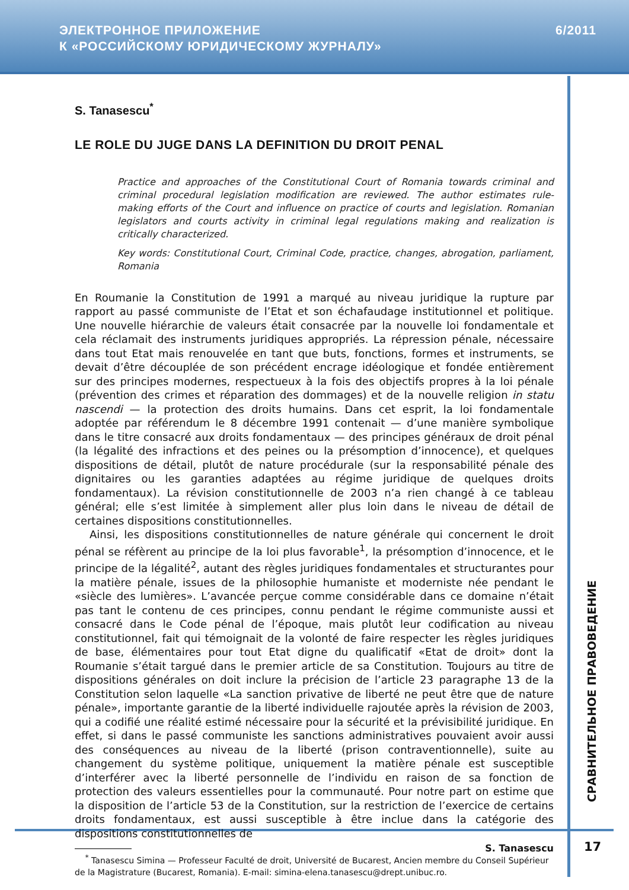ЭЛЕКТРОННОЕ ПРИЛОЖЕНИЕ
К «РОССИЙСКОМУ ЮРИДИЧЕСКОМУ ЖУРНАЛУ»
6/2011
S. Tanasescu<sup>*</sup>
LE ROLE DU JUGE DANS LA DEFINITION DU DROIT PENAL
Practice and approaches of the Constitutional Court of Romania towards criminal and criminal procedural legislation modification are reviewed. The author estimates rule-making efforts of the Court and influence on practice of courts and legislation. Romanian legislators and courts activity in criminal legal regulations making and realization is critically characterized.
Key words: Constitutional Court, Criminal Code, practice, changes, abrogation, parliament, Romania
En Roumanie la Constitution de 1991 a marqué au niveau juridique la rupture par rapport au passé communiste de l’Etat et son échafaudage institutionnel et politique. Une nouvelle hiérarchie de valeurs était consacrée par la nouvelle loi fondamentale et cela réclamait des instruments juridiques appropriés. La répression pénale, nécessaire dans tout Etat mais renouvelée en tant que buts, fonctions, formes et instruments, se devait d’être découplée de son précédent encrage idéologique et fondée entièrement sur des principes modernes, respectueux à la fois des objectifs propres à la loi pénale (prévention des crimes et réparation des dommages) et de la nouvelle religion in statu nascendi — la protection des droits humains. Dans cet esprit, la loi fondamentale adoptée par référendum le 8 décembre 1991 contenait — d’une manière symbolique dans le titre consacré aux droits fondamentaux — des principes généraux de droit pénal (la légalité des infractions et des peines ou la présomption d’innocence), et quelques dispositions de détail, plutôt de nature procédurale (sur la responsabilité pénale des dignitaires ou les garanties adaptées au régime juridique de quelques droits fondamentaux). La révision constitutionnelle de 2003 n’a rien changé à ce tableau général; elle s’est limitée à simplement aller plus loin dans le niveau de détail de certaines dispositions constitutionnelles.
Ainsi, les dispositions constitutionnelles de nature générale qui concernent le droit pénal se réfèrent au principe de la loi plus favorable<sup>1</sup>, la présomption d’innocence, et le principe de la légalité<sup>2</sup>, autant des règles juridiques fondamentales et structurantes pour la matière pénale, issues de la philosophie humaniste et moderniste née pendant le «siècle des lumières». L’avancée perçue comme considérable dans ce domaine n’était pas tant le contenu de ces principes, connu pendant le régime communiste aussi et consacré dans le Code pénal de l’époque, mais plutôt leur codification au niveau constitutionnel, fait qui témoignait de la volonté de faire respecter les règles juridiques de base, élémentaires pour tout Etat digne du qualificatif «Etat de droit» dont la Roumanie s’était targué dans le premier article de sa Constitution. Toujours au titre de dispositions générales on doit inclure la précision de l’article 23 paragraphe 13 de la Constitution selon laquelle «La sanction privative de liberté ne peut être que de nature pénale», importante garantie de la liberté individuelle rajoutée après la révision de 2003, qui a codifié une réalité estimé nécessaire pour la sécurité et la prévisibilité juridique. En effet, si dans le passé communiste les sanctions administratives pouvaient avoir aussi des conséquences au niveau de la liberté (prison contraventionnelle), suite au changement du système politique, uniquement la matière pénale est susceptible d’interférer avec la liberté personnelle de l’individu en raison de sa fonction de protection des valeurs essentielles pour la communauté. Pour notre part on estime que la disposition de l’article 53 de la Constitution, sur la restriction de l’exercice de certains droits fondamentaux, est aussi susceptible à être inclue dans la catégorie des dispositions constitutionnelles de
<sup>*</sup> Tanasescu Simina — Professeur Faculté de droit, Université de Bucarest, Ancien membre du Conseil Supérieur de la Magistrature (Bucarest, Romania). E-mail: simina-elena.tanasescu@drept.unibuc.ro.
СРАВНИТЕЛЬНОЕ ПРАВОВЕДЕНИЕ
S. Tanasescu 17